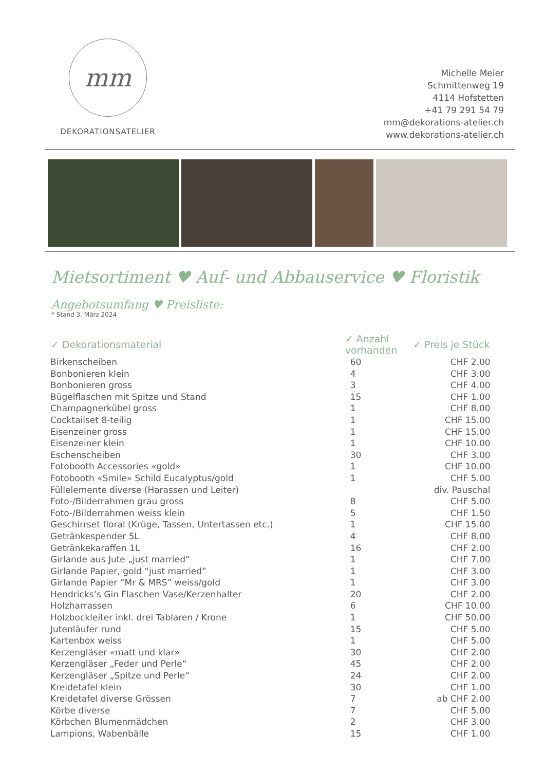mm
DEKORATIONSATELIER
Michelle Meier
Schmittenweg 19
4114 Hofstetten
+41 79 291 54 79
mm@dekorations-atelier.ch
www.dekorations-atelier.ch
Mietsortiment ♥ Auf- und Abbauservice ♥ Floristik
Angebotsumfang ♥ Preisliste:
* Stand 3. März 2024
| ✓ Dekorationsmaterial | ✓ Anzahl vorhanden | ✓ Preis je Stück |
| --- | --- | --- |
| Birkenscheiben | 60 | CHF 2.00 |
| Bonbonieren klein | 4 | CHF 3.00 |
| Bonbonieren gross | 3 | CHF 4.00 |
| Bügelflaschen mit Spitze und Stand | 15 | CHF 1.00 |
| Champagnerkübel gross | 1 | CHF 8.00 |
| Cocktailset 8-teilig | 1 | CHF 15.00 |
| Eisenzeiner gross | 1 | CHF 15.00 |
| Eisenzeiner klein | 1 | CHF 10.00 |
| Eschenscheiben | 30 | CHF 3.00 |
| Fotobooth Accessories «gold» | 1 | CHF 10.00 |
| Fotobooth «Smile» Schild Eucalyptus/gold | 1 | CHF 5.00 |
| Füllelemente diverse (Harassen und Leiter) | | div. Pauschal |
| Foto-/Bilderrahmen grau gross | 8 | CHF 5.00 |
| Foto-/Bilderrahmen weiss klein | 5 | CHF 1.50 |
| Geschirrset floral (Krüge, Tassen, Untertassen etc.) | 1 | CHF 15.00 |
| Getränkespender 5L | 4 | CHF 8.00 |
| Getränkekaraffen 1L | 16 | CHF 2.00 |
| Girlande aus Jute „just married“ | 1 | CHF 7.00 |
| Girlande Papier, gold “just married” | 1 | CHF 3.00 |
| Girlande Papier “Mr & MRS” weiss/gold | 1 | CHF 3.00 |
| Hendricks’s Gin Flaschen Vase/Kerzenhalter | 20 | CHF 2.00 |
| Holzharrassen | 6 | CHF 10.00 |
| Holzbockleiter inkl. drei Tablaren / Krone | 1 | CHF 50.00 |
| Jutenläufer rund | 15 | CHF 5.00 |
| Kartenbox weiss | 1 | CHF 5.00 |
| Kerzengläser «matt und klar» | 30 | CHF 2.00 |
| Kerzengläser „Feder und Perle“ | 45 | CHF 2.00 |
| Kerzengläser „Spitze und Perle“ | 24 | CHF 2.00 |
| Kreidetafel klein | 30 | CHF 1.00 |
| Kreidetafel diverse Grössen | 7 | ab CHF 2.00 |
| Körbe diverse | 7 | CHF 5.00 |
| Körbchen Blumenmädchen | 2 | CHF 3.00 |
| Lampions, Wabenbälle | 15 | CHF 1.00 |